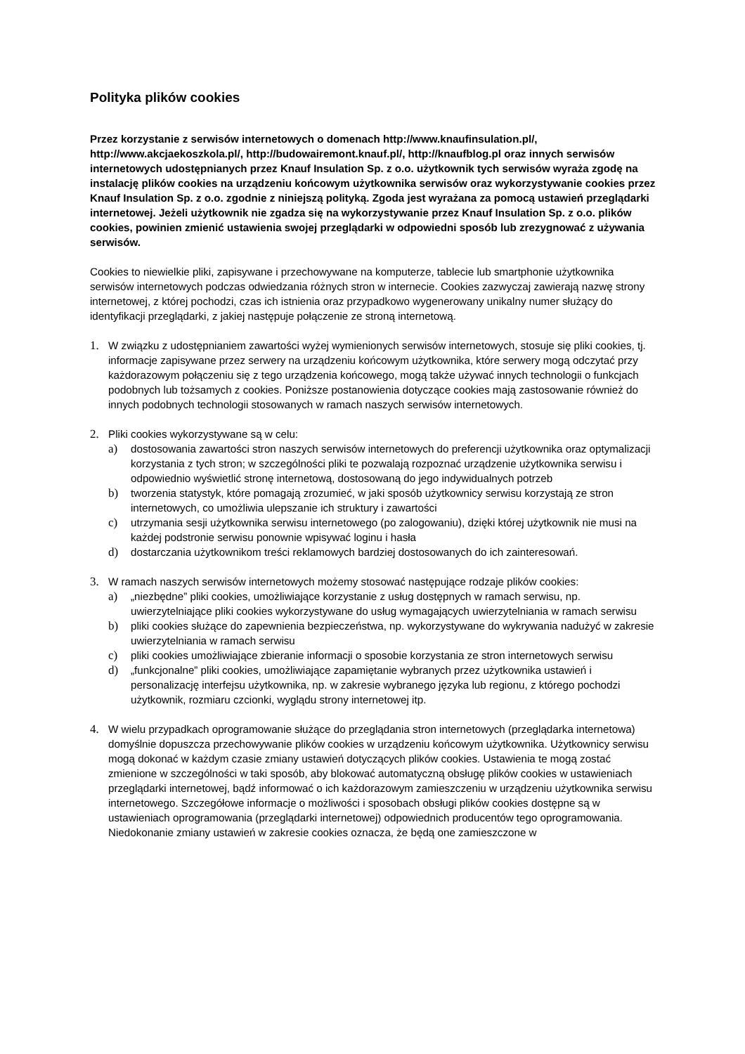Polityka plików cookies
Przez korzystanie z serwisów internetowych o domenach http://www.knaufinsulation.pl/, http://www.akcjaekoszkola.pl/, http://budowairemont.knauf.pl/, http://knaufblog.pl oraz innych serwisów internetowych udostępnianych przez Knauf Insulation Sp. z o.o. użytkownik tych serwisów wyraża zgodę na instalację plików cookies na urządzeniu końcowym użytkownika serwisów oraz wykorzystywanie cookies przez Knauf Insulation Sp. z o.o. zgodnie z niniejszą polityką. Zgoda jest wyrażana za pomocą ustawień przeglądarki internetowej. Jeżeli użytkownik nie zgadza się na wykorzystywanie przez Knauf Insulation Sp. z o.o. plików cookies, powinien zmienić ustawienia swojej przeglądarki w odpowiedni sposób lub zrezygnować z używania serwisów.
Cookies to niewielkie pliki, zapisywane i przechowywane na komputerze, tablecie lub smartphonie użytkownika serwisów internetowych podczas odwiedzania różnych stron w internecie. Cookies zazwyczaj zawierają nazwę strony internetowej, z której pochodzi, czas ich istnienia oraz przypadkowo wygenerowany unikalny numer służący do identyfikacji przeglądarki, z jakiej następuje połączenie ze stroną internetową.
1. W związku z udostępnianiem zawartości wyżej wymienionych serwisów internetowych, stosuje się pliki cookies, tj. informacje zapisywane przez serwery na urządzeniu końcowym użytkownika, które serwery mogą odczytać przy każdorazowym połączeniu się z tego urządzenia końcowego, mogą także używać innych technologii o funkcjach podobnych lub tożsamych z cookies. Poniższe postanowienia dotyczące cookies mają zastosowanie również do innych podobnych technologii stosowanych w ramach naszych serwisów internetowych.
2. Pliki cookies wykorzystywane są w celu:
a) dostosowania zawartości stron naszych serwisów internetowych do preferencji użytkownika oraz optymalizacji korzystania z tych stron; w szczególności pliki te pozwalają rozpoznać urządzenie użytkownika serwisu i odpowiednio wyświetlić stronę internetową, dostosowaną do jego indywidualnych potrzeb
b) tworzenia statystyk, które pomagają zrozumieć, w jaki sposób użytkownicy serwisu korzystają ze stron internetowych, co umożliwia ulepszanie ich struktury i zawartości
c) utrzymania sesji użytkownika serwisu internetowego (po zalogowaniu), dzięki której użytkownik nie musi na każdej podstronie serwisu ponownie wpisywać loginu i hasła
d) dostarczania użytkownikom treści reklamowych bardziej dostosowanych do ich zainteresowań.
3. W ramach naszych serwisów internetowych możemy stosować następujące rodzaje plików cookies:
a) „niezbędne” pliki cookies, umożliwiające korzystanie z usług dostępnych w ramach serwisu, np. uwierzytelniające pliki cookies wykorzystywane do usług wymagających uwierzytelniania w ramach serwisu
b) pliki cookies służące do zapewnienia bezpieczeństwa, np. wykorzystywane do wykrywania nadużyć w zakresie uwierzytelniania w ramach serwisu
c) pliki cookies umożliwiające zbieranie informacji o sposobie korzystania ze stron internetowych serwisu
d) „funkcjonalne” pliki cookies, umożliwiające zapamiętanie wybranych przez użytkownika ustawień i personalizację interfejsu użytkownika, np. w zakresie wybranego języka lub regionu, z którego pochodzi użytkownik, rozmiaru czcionki, wyglądu strony internetowej itp.
4. W wielu przypadkach oprogramowanie służące do przeglądania stron internetowych (przeglądarka internetowa) domyślnie dopuszcza przechowywanie plików cookies w urządzeniu końcowym użytkownika. Użytkownicy serwisu mogą dokonać w każdym czasie zmiany ustawień dotyczących plików cookies. Ustawienia te mogą zostać zmienione w szczególności w taki sposób, aby blokować automatyczną obsługę plików cookies w ustawieniach przeglądarki internetowej, bądź informować o ich każdorazowym zamieszczeniu w urządzeniu użytkownika serwisu internetowego. Szczegółowe informacje o możliwości i sposobach obsługi plików cookies dostępne są w ustawieniach oprogramowania (przeglądarki internetowej) odpowiednich producentów tego oprogramowania. Niedokonanie zmiany ustawień w zakresie cookies oznacza, że będą one zamieszczone w